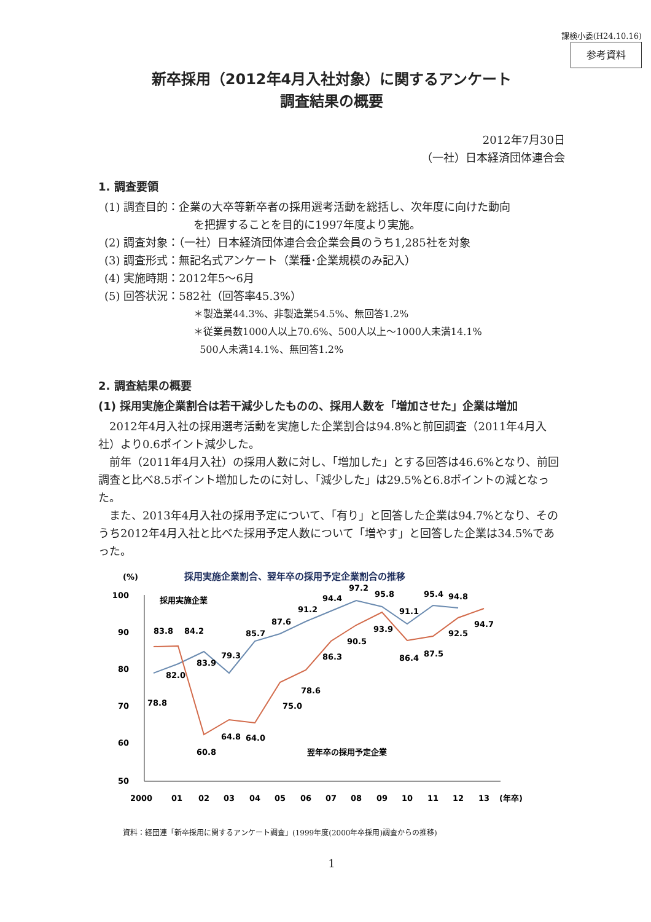課検小委(H24.10.16)
参考資料
新卒採用（2012年4月入社対象）に関するアンケート
調査結果の概要
2012年7月30日
（一社）日本経済団体連合会
1. 調査要領
(1) 調査目的：企業の大卒等新卒者の採用選考活動を総括し、次年度に向けた動向
を把握することを目的に1997年度より実施。
(2) 調査対象：（一社）日本経済団体連合会企業会員のうち1,285社を対象
(3) 調査形式：無記名式アンケート（業種･企業規模のみ記入）
(4) 実施時期：2012年5～6月
(5) 回答状況：582社（回答率45.3%）
＊製造業44.3%、非製造業54.5%、無回答1.2%
＊従業員数1000人以上70.6%、500人以上～1000人未満14.1%
500人未満14.1%、無回答1.2%
2. 調査結果の概要
(1) 採用実施企業割合は若干減少したものの、採用人数を「増加させた」企業は増加
2012年4月入社の採用選考活動を実施した企業割合は94.8%と前回調査（2011年4月入社）より0.6ポイント減少した。
前年（2011年4月入社）の採用人数に対し、「増加した」とする回答は46.6%となり、前回調査と比べ8.5ポイント増加したのに対し、「減少した」は29.5%と6.8ポイントの減となった。
また、2013年4月入社の採用予定について、「有り」と回答した企業は94.7%となり、そのうち2012年4月入社と比べた採用予定人数について「増やす」と回答した企業は34.5%であった。
(%)
採用実施企業割合、翌年卒の採用予定企業割合の推移
100
90
80
70
60
50
83.8
84.2
79.3
85.7
87.6
91.2
94.4
97.2
95.8
91.1
95.4
94.8
78.8
82.0
83.9
60.8
64.8
64.0
75.0
78.6
86.3
90.5
93.9
86.4
87.5
92.5
94.7
採用実施企業
翌年卒の採用予定企業
2000
01
02
03
04
05
06
07
08
09
10
11
12
13
(年卒)
資料：経団連「新卒採用に関するアンケート調査」(1999年度(2000年卒採用)調査からの推移)
1